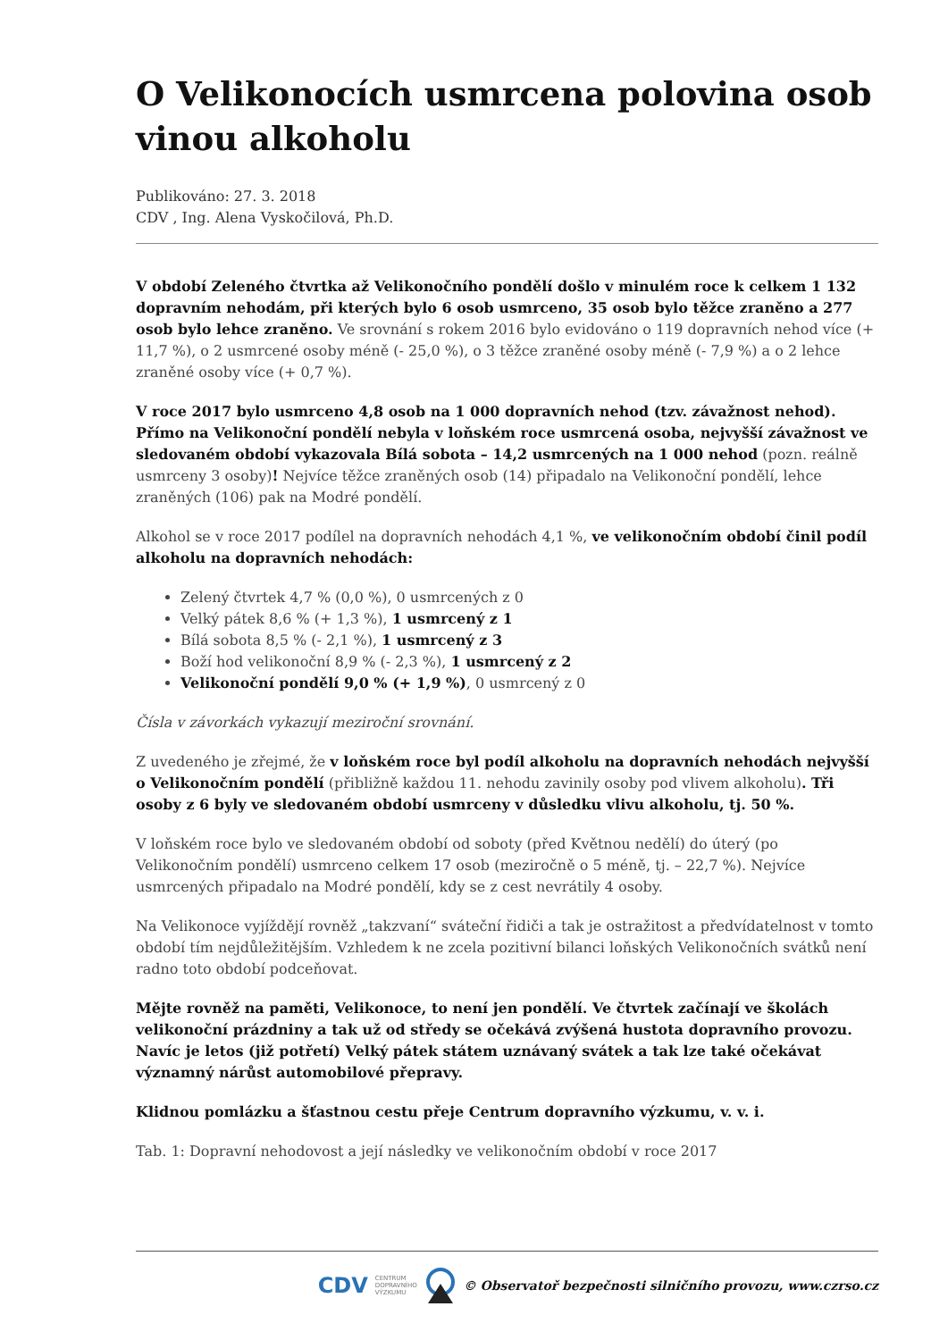O Velikonocích usmrcena polovina osob vinou alkoholu
Publikováno: 27. 3. 2018
CDV , Ing. Alena Vyskočilová, Ph.D.
V období Zeleného čtvrtka až Velikonočního pondělí došlo v minulém roce k celkem 1 132 dopravním nehodám, při kterých bylo 6 osob usmrceno, 35 osob bylo těžce zraněno a 277 osob bylo lehce zraněno. Ve srovnání s rokem 2016 bylo evidováno o 119 dopravních nehod více (+ 11,7 %), o 2 usmrcené osoby méně (- 25,0 %), o 3 těžce zraněné osoby méně (- 7,9 %) a o 2 lehce zraněné osoby více (+ 0,7 %).
V roce 2017 bylo usmrceno 4,8 osob na 1 000 dopravních nehod (tzv. závažnost nehod). Přímo na Velikonoční pondělí nebyla v loňském roce usmrcená osoba, nejvyšší závažnost ve sledovaném období vykazovala Bílá sobota – 14,2 usmrcených na 1 000 nehod (pozn. reálně usmrceny 3 osoby)! Nejvíce těžce zraněných osob (14) připadalo na Velikonoční pondělí, lehce zraněných (106) pak na Modré pondělí.
Alkohol se v roce 2017 podílel na dopravních nehodách 4,1 %, ve velikonočním období činil podíl alkoholu na dopravních nehodách:
Zelený čtvrtek 4,7 % (0,0 %), 0 usmrcených z 0
Velký pátek 8,6 % (+ 1,3 %), 1 usmrcený z 1
Bílá sobota 8,5 % (- 2,1 %), 1 usmrcený z 3
Boží hod velikonoční 8,9 % (- 2,3 %), 1 usmrcený z 2
Velikonoční pondělí 9,0 % (+ 1,9 %), 0 usmrcený z 0
Čísla v závorkách vykazují meziroční srovnání.
Z uvedeného je zřejmé, že v loňském roce byl podíl alkoholu na dopravních nehodách nejvyšší o Velikonočním pondělí (přibližně každou 11. nehodu zavinily osoby pod vlivem alkoholu). Tři osoby z 6 byly ve sledovaném období usmrceny v důsledku vlivu alkoholu, tj. 50 %.
V loňském roce bylo ve sledovaném období od soboty (před Květnou nedělí) do úterý (po Velikonočním pondělí) usmrceno celkem 17 osob (meziročně o 5 méně, tj. – 22,7 %). Nejvíce usmrcených připadalo na Modré pondělí, kdy se z cest nevrátily 4 osoby.
Na Velikonoce vyjíždějí rovněž „takzvaní“ sváteční řidiči a tak je ostražitost a předvídatelnost v tomto období tím nejdůležitějším. Vzhledem k ne zcela pozitivní bilanci loňských Velikonočních svátků není radno toto období podceňovat.
Mějte rovněž na paměti, Velikonoce, to není jen pondělí. Ve čtvrtek začínají ve školách velikonoční prázdniny a tak už od středy se očekává zvýšená hustota dopravního provozu. Navíc je letos (již potřetí) Velký pátek státem uznávaný svátek a tak lze také očekávat významný nárůst automobilové přepravy.
Klidnou pomlázku a šťastnou cestu přeje Centrum dopravního výzkumu, v. v. i.
Tab. 1: Dopravní nehodovost a její následky ve velikonočním období v roce 2017
CDV CENTRUM
DOPRAVNÍHO
VÝZKUMU © Observatoř bezpečnosti silničního provozu, www.czrso.cz